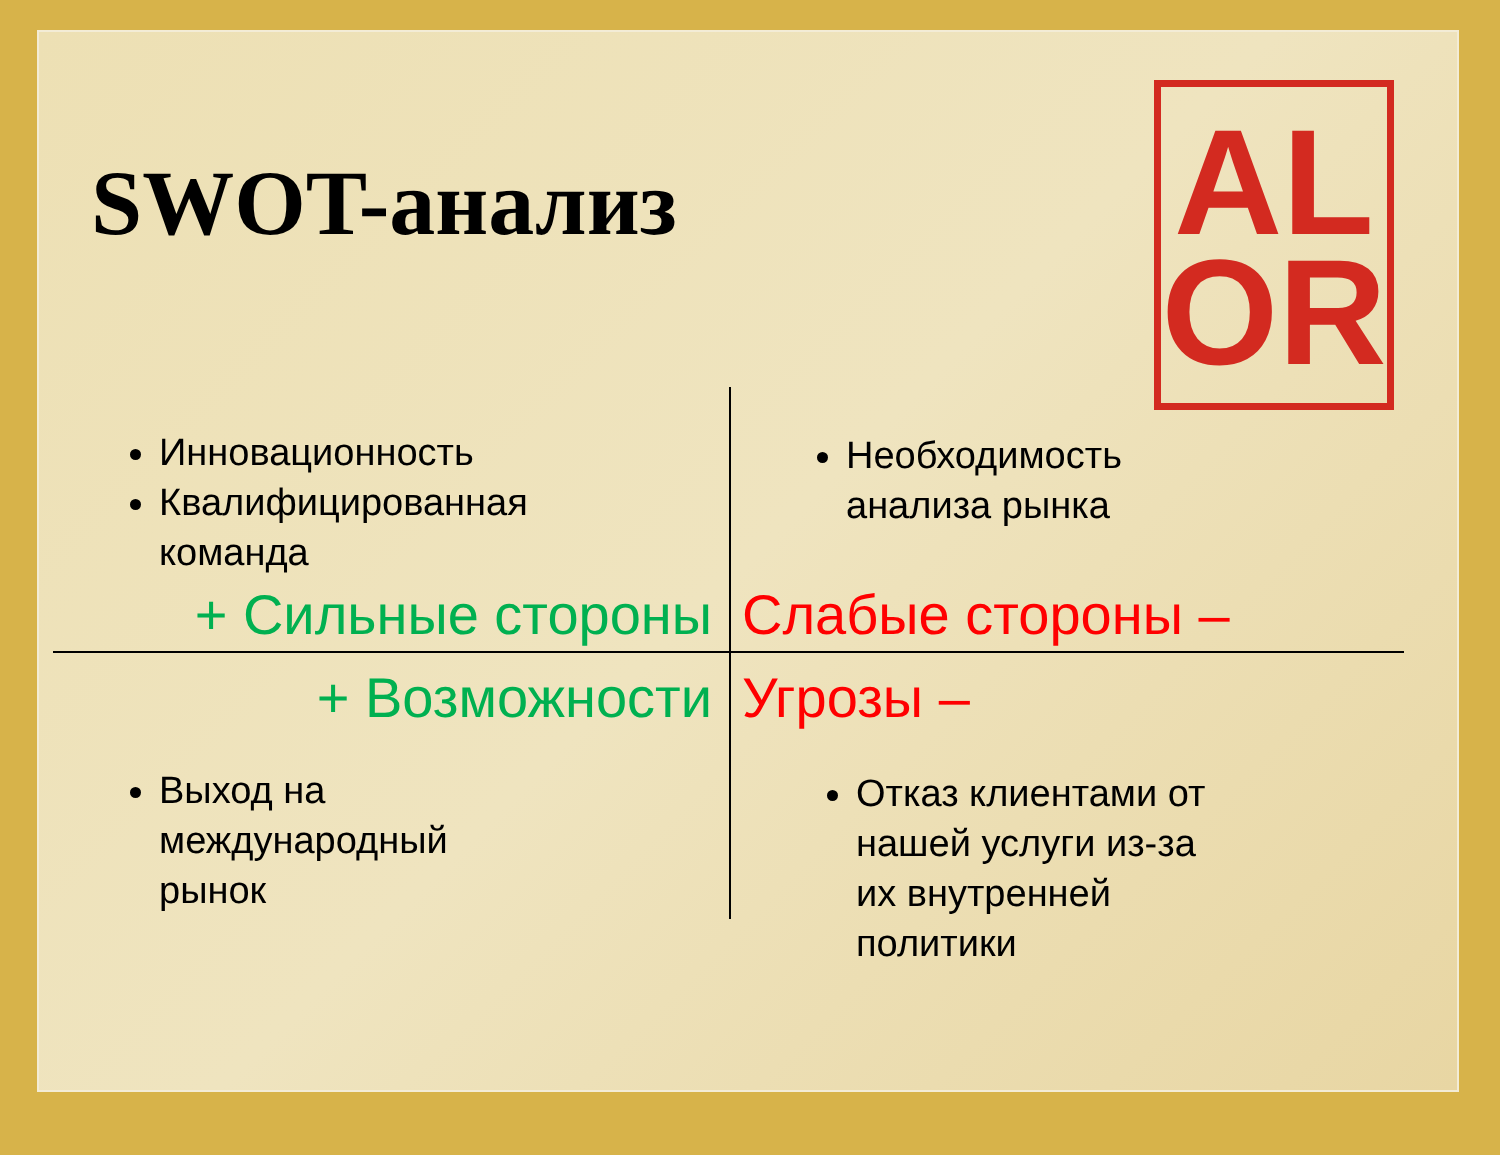SWOT-анализ
AL
OR
Инновационность
Квалифицированная команда
Необходимость анализа рынка
+ Сильные стороны Слабые стороны –
+ Возможности Угрозы –
Выход на международный рынок
Отказ клиентами от нашей услуги из-за их внутренней политики